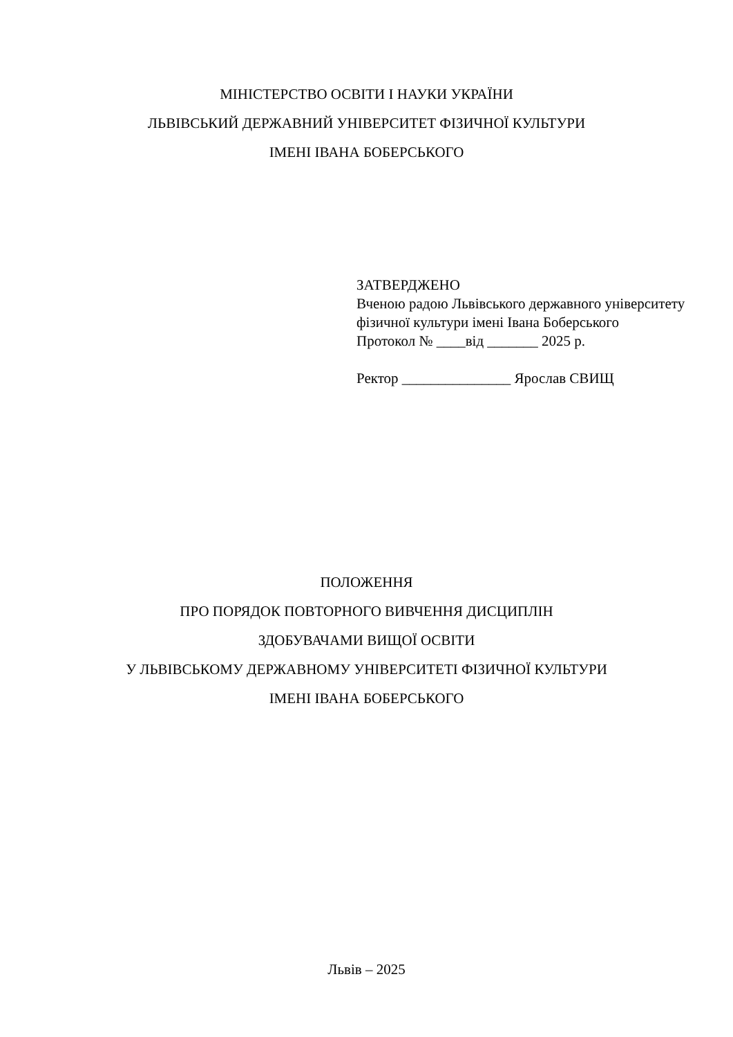МІНІСТЕРСТВО ОСВІТИ І НАУКИ УКРАЇНИ
ЛЬВІВСЬКИЙ ДЕРЖАВНИЙ УНІВЕРСИТЕТ ФІЗИЧНОЇ КУЛЬТУРИ
ІМЕНІ ІВАНА БОБЕРСЬКОГО
ЗАТВЕРДЖЕНО
Вченою радою Львівського державного університету фізичної культури імені Івана Боберського
Протокол № ____від _______ 2025 р.
Ректор _______________ Ярослав СВИЩ
ПОЛОЖЕННЯ
ПРО ПОРЯДОК ПОВТОРНОГО ВИВЧЕННЯ ДИСЦИПЛІН
ЗДОБУВАЧАМИ ВИЩОЇ ОСВІТИ
У ЛЬВІВСЬКОМУ ДЕРЖАВНОМУ УНІВЕРСИТЕТІ ФІЗИЧНОЇ КУЛЬТУРИ
ІМЕНІ ІВАНА БОБЕРСЬКОГО
Львів – 2025